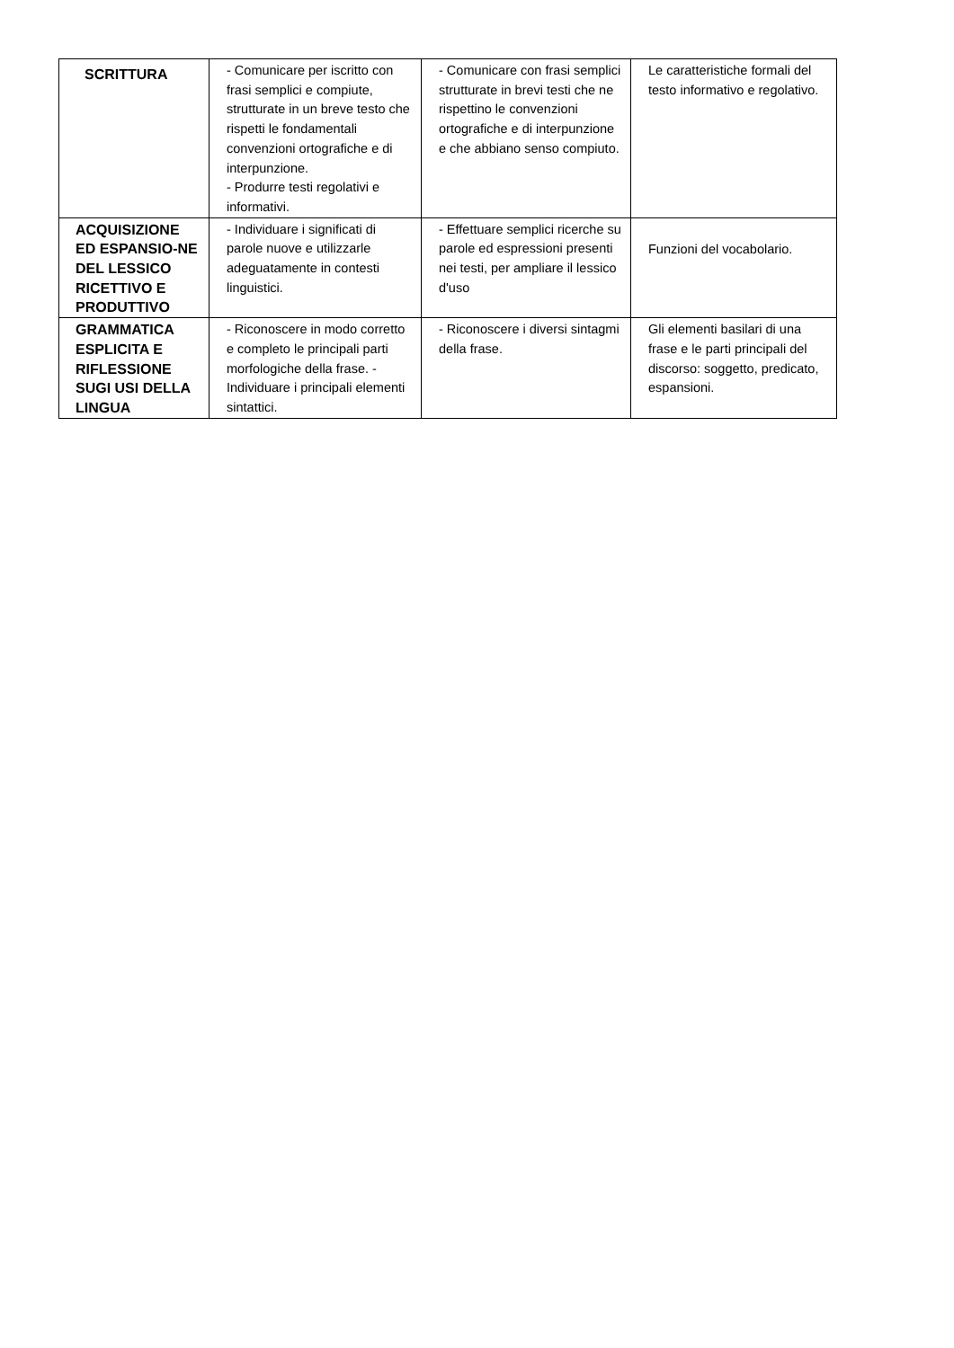| SCRITTURA | - Comunicare per iscritto con frasi semplici e compiute, strutturate in un breve testo che rispetti le fondamentali convenzioni ortografiche e di interpunzione. - Produrre testi regolativi e informativi. | - Comunicare con frasi semplici strutturate in brevi testi che ne rispettino le convenzioni ortografiche e di interpunzione e che abbiano senso compiuto. | Le caratteristiche formali del testo informativo e regolativo. |
| ACQUISIZIONE ED ESPANSIO-NE DEL LESSICO RICETTIVO E PRODUTTIVO | - Individuare i significati di parole nuove e utilizzarle adeguatamente in contesti linguistici. | - Effettuare semplici ricerche su parole ed espressioni presenti nei testi, per ampliare il lessico d'uso | Funzioni del vocabolario. |
| GRAMMATICA ESPLICITA E RIFLESSIONE SUGI USI DELLA LINGUA | - Riconoscere in modo corretto e completo le principali parti morfologiche della frase. - Individuare i principali elementi sintattici. | - Riconoscere i diversi sintagmi della frase. | Gli elementi basilari di una frase e le parti principali del discorso: soggetto, predicato, espansioni. |